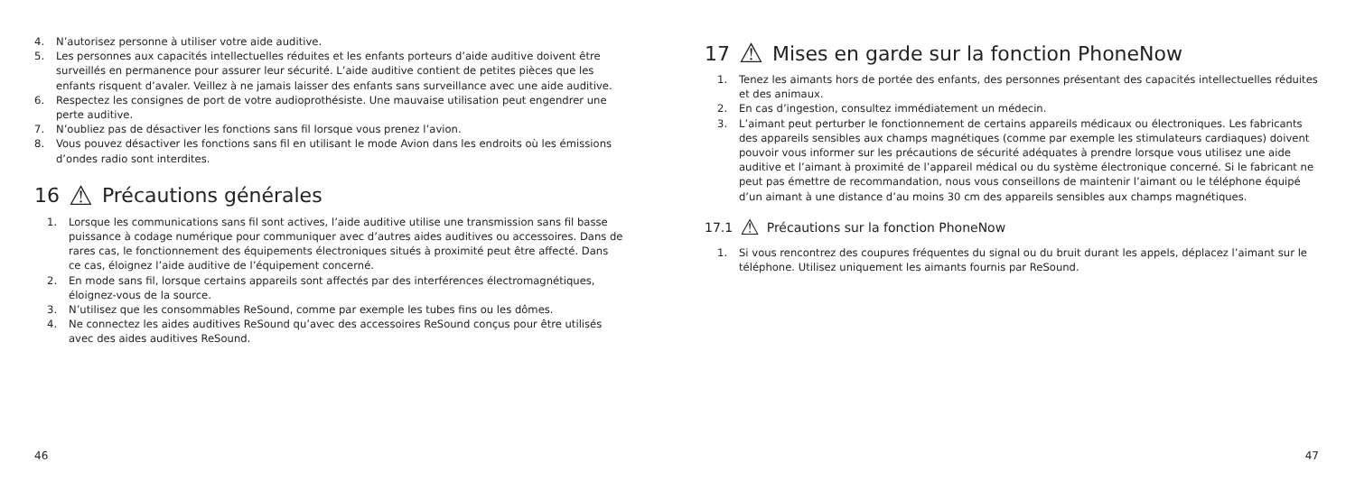4. N’autorisez personne à utiliser votre aide auditive.
5. Les personnes aux capacités intellectuelles réduites et les enfants porteurs d’aide auditive doivent être surveillés en permanence pour assurer leur sécurité. L’aide auditive contient de petites pièces que les enfants risquent d’avaler. Veillez à ne jamais laisser des enfants sans surveillance avec une aide auditive.
6. Respectez les consignes de port de votre audioprothésiste. Une mauvaise utilisation peut engendrer une perte auditive.
7. N’oubliez pas de désactiver les fonctions sans fil lorsque vous prenez l’avion.
8. Vous pouvez désactiver les fonctions sans fil en utilisant le mode Avion dans les endroits où les émissions d’ondes radio sont interdites.
16 ⚠ Précautions générales
1. Lorsque les communications sans fil sont actives, l’aide auditive utilise une transmission sans fil basse puissance à codage numérique pour communiquer avec d’autres aides auditives ou accessoires. Dans de rares cas, le fonctionnement des équipements électroniques situés à proximité peut être affecté. Dans ce cas, éloignez l’aide auditive de l’équipement concerné.
2. En mode sans fil, lorsque certains appareils sont affectés par des interférences électromagnétiques, éloignez-vous de la source.
3. N’utilisez que les consommables ReSound, comme par exemple les tubes fins ou les dômes.
4. Ne connectez les aides auditives ReSound qu’avec des accessoires ReSound conçus pour être utilisés avec des aides auditives ReSound.
46
17 ⚠ Mises en garde sur la fonction PhoneNow
1. Tenez les aimants hors de portée des enfants, des personnes présentant des capacités intellectuelles réduites et des animaux.
2. En cas d’ingestion, consultez immédiatement un médecin.
3. L’aimant peut perturber le fonctionnement de certains appareils médicaux ou électroniques. Les fabricants des appareils sensibles aux champs magnétiques (comme par exemple les stimulateurs cardiaques) doivent pouvoir vous informer sur les précautions de sécurité adéquates à prendre lorsque vous utilisez une aide auditive et l’aimant à proximité de l’appareil médical ou du système électronique concerné. Si le fabricant ne peut pas émettre de recommandation, nous vous conseillons de maintenir l’aimant ou le téléphone équipé d’un aimant à une distance d’au moins 30 cm des appareils sensibles aux champs magnétiques.
17.1 ⚠ Précautions sur la fonction PhoneNow
1. Si vous rencontrez des coupures fréquentes du signal ou du bruit durant les appels, déplacez l’aimant sur le téléphone. Utilisez uniquement les aimants fournis par ReSound.
47